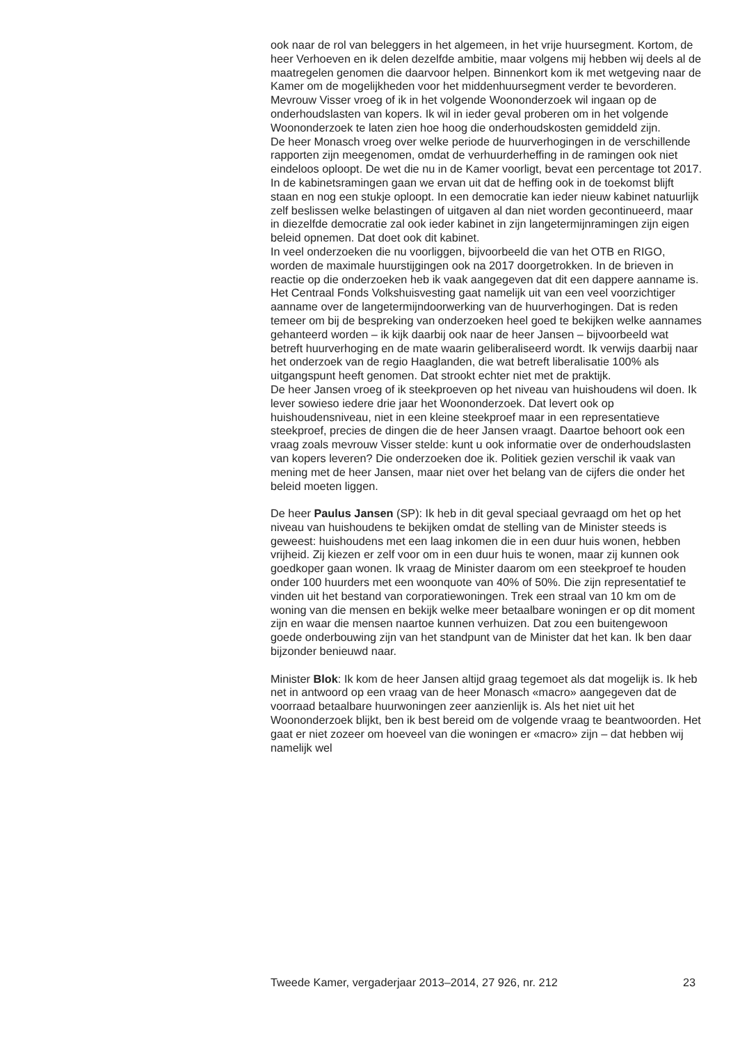ook naar de rol van beleggers in het algemeen, in het vrije huursegment. Kortom, de heer Verhoeven en ik delen dezelfde ambitie, maar volgens mij hebben wij deels al de maatregelen genomen die daarvoor helpen. Binnenkort kom ik met wetgeving naar de Kamer om de mogelijkheden voor het middenhuursegment verder te bevorderen.
Mevrouw Visser vroeg of ik in het volgende Woononderzoek wil ingaan op de onderhoudslasten van kopers. Ik wil in ieder geval proberen om in het volgende Woononderzoek te laten zien hoe hoog die onderhoudskosten gemiddeld zijn.
De heer Monasch vroeg over welke periode de huurverhogingen in de verschillende rapporten zijn meegenomen, omdat de verhuurderheffing in de ramingen ook niet eindeloos oploopt. De wet die nu in de Kamer voorligt, bevat een percentage tot 2017. In de kabinetsramingen gaan we ervan uit dat de heffing ook in de toekomst blijft staan en nog een stukje oploopt. In een democratie kan ieder nieuw kabinet natuurlijk zelf beslissen welke belastingen of uitgaven al dan niet worden geconti­nueerd, maar in diezelfde democratie zal ook ieder kabinet in zijn langetermijnramingen zijn eigen beleid opnemen. Dat doet ook dit kabinet.
In veel onderzoeken die nu voorliggen, bijvoorbeeld die van het OTB en RIGO, worden de maximale huurstijgingen ook na 2017 doorgetrokken. In de brieven in reactie op die onderzoeken heb ik vaak aangegeven dat dit een dappere aanname is. Het Centraal Fonds Volkshuisvesting gaat namelijk uit van een veel voorzichtiger aanname over de langetermijn­doorwerking van de huurverhogingen. Dat is reden temeer om bij de bespreking van onderzoeken heel goed te bekijken welke aannames gehanteerd worden – ik kijk daarbij ook naar de heer Jansen – bijvoor­beeld wat betreft huurverhoging en de mate waarin geliberaliseerd wordt. Ik verwijs daarbij naar het onderzoek van de regio Haaglanden, die wat betreft liberalisatie 100% als uitgangspunt heeft genomen. Dat strookt echter niet met de praktijk.
De heer Jansen vroeg of ik steekproeven op het niveau van huishoudens wil doen. Ik lever sowieso iedere drie jaar het Woononderzoek. Dat levert ook op huishoudensniveau, niet in een kleine steekproef maar in een representatieve steekproef, precies de dingen die de heer Jansen vraagt. Daartoe behoort ook een vraag zoals mevrouw Visser stelde: kunt u ook informatie over de onderhoudslasten van kopers leveren? Die onder­zoeken doe ik. Politiek gezien verschil ik vaak van mening met de heer Jansen, maar niet over het belang van de cijfers die onder het beleid moeten liggen.
De heer Paulus Jansen (SP): Ik heb in dit geval speciaal gevraagd om het op het niveau van huishoudens te bekijken omdat de stelling van de Minister steeds is geweest: huishoudens met een laag inkomen die in een duur huis wonen, hebben vrijheid. Zij kiezen er zelf voor om in een duur huis te wonen, maar zij kunnen ook goedkoper gaan wonen. Ik vraag de Minister daarom om een steekproef te houden onder 100 huurders met een woonquote van 40% of 50%. Die zijn representatief te vinden uit het bestand van corporatiewoningen. Trek een straal van 10 km om de woning van die mensen en bekijk welke meer betaalbare woningen er op dit moment zijn en waar die mensen naartoe kunnen verhuizen. Dat zou een buitengewoon goede onderbouwing zijn van het standpunt van de Minister dat het kan. Ik ben daar bijzonder benieuwd naar.
Minister Blok: Ik kom de heer Jansen altijd graag tegemoet als dat mogelijk is. Ik heb net in antwoord op een vraag van de heer Monasch «macro» aangegeven dat de voorraad betaalbare huurwoningen zeer aanzienlijk is. Als het niet uit het Woononderzoek blijkt, ben ik best bereid om de volgende vraag te beantwoorden. Het gaat er niet zozeer om hoeveel van die woningen er «macro» zijn – dat hebben wij namelijk wel
Tweede Kamer, vergaderjaar 2013–2014, 27 926, nr. 212 23